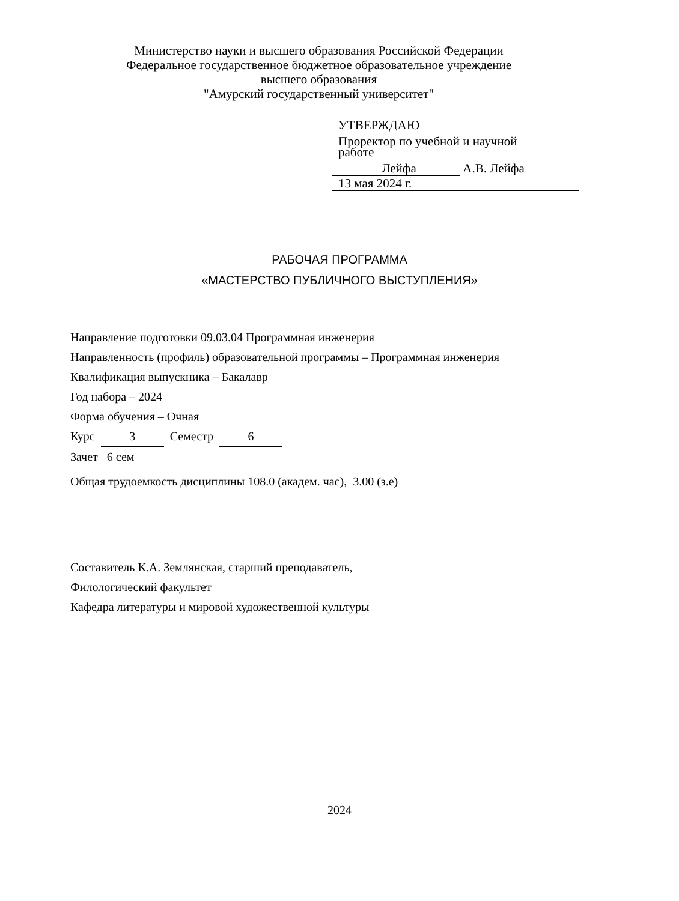Министерство науки и высшего образования Российской Федерации
Федеральное государственное бюджетное образовательное учреждение
высшего образования
"Амурский государственный университет"
УТВЕРЖДАЮ
Проректор по учебной и научной
работе
Лейфа А.В. Лейфа
13 мая 2024 г.
РАБОЧАЯ ПРОГРАММА
«МАСТЕРСТВО ПУБЛИЧНОГО ВЫСТУПЛЕНИЯ»
Направление подготовки 09.03.04 Программная инженерия
Направленность (профиль) образовательной программы – Программная инженерия
Квалификация выпускника – Бакалавр
Год набора – 2024
Форма обучения – Очная
Курс 3 Семестр 6
Зачет 6 сем
Общая трудоемкость дисциплины 108.0 (академ. час), 3.00 (з.е)
Составитель К.А. Землянская, старший преподаватель,
Филологический факультет
Кафедра литературы и мировой художественной культуры
2024